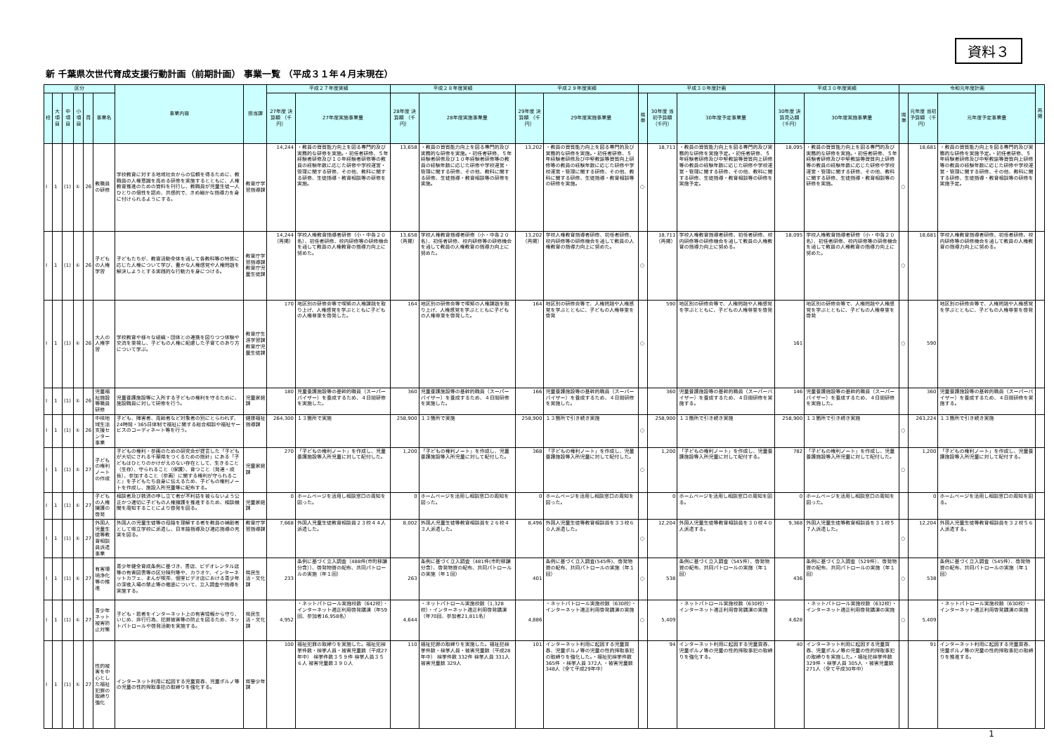資料３
新 千葉県次世代育成支援行動計画（前期計画） 事業一覧 （平成３１年４月末現在）
| 区分 | | | | | | 事業内容 | 担当課 | 平成２７年度実績 | | 平成２８年度実績 | | 平成２９年度実績 | | 平成３０年度計画 | | | 平成３０年度実績 | | 令和元年度計画 | | | 再掲 |
| --- | --- | --- | --- | --- | --- | --- | --- | --- | --- | --- | --- | --- | --- | --- | --- | --- | --- | --- | --- | --- | --- | --- |
| 柱 | 大項目 | 中項目 | 小項目 | 頁 | 事業名 | | | 27年度 決算額 （千円） | 27年度実施事業量 | 28年度 決算額 （千円） | 28年度実施事業量 | 29年度 決算額 （千円） | 29年度実施事業量 | 県単 | 30年度 当初予算額 （千円） | 30年度予定事業量 | 30年度 決算見込額 （千円） | 30年度実施事業量 | 県単 | 元年度 当初予算額 （千円） | 元年度予定事業量 | |
| I | 1 | (1) | ① | 26 | 教職員の研修 | 学校教育に対する地域社会からの信頼を得るために、教職員の人権意識を高める研修を実施するとともに、人権教育推進のための資料を刊行し、教職員が児童生徒一人ひとりの個性を認め、共感的で、きめ細かな指導力を身に付けられるようにする。 | 教育庁学習指導課 | 14,244 | ・教員の資質能力向上を図る専門的及び実務的な研修を実施。・初任者研修、５年経験者研修及び１０年経験者研修等の教員の経験年数に応じた研修や学校運営・管理に関する研修、その他、教科に関する研修、生徒指導・教育相談等の研修を実施。 | 13,658 | ・教員の資質能力向上を図る専門的及び実務的な研修を実施。・初任者研修、５年経験者研修及び１０年経験者研修等の教員の経験年数に応じた研修や学校運営・管理に関する研修、その他、教科に関する研修、生徒指導・教育相談等の研修を実施。 | 13,202 | ・教員の資質能力向上を図る専門的及び実務的な研修を実施。・初任者研修、５年経験者研修及び中堅教諭等資質向上研修等の教員の経験年数に応じた研修や学校運営・管理に関する研修、その他、教科に関する研修、生徒指導・教育相談等の研修を実施。 | ○ | 18,711 | ・教員の資質能力向上を図る専門的及び実務的な研修を実施予定。・初任者研修、５年経験者研修及び中堅教諭等資質向上研修等の教員の経験年数に応じた研修や学校運営・管理に関する研修、その他、教科に関する研修、生徒指導・教育相談等の研修を実施予定。 | 18,095 | ・教員の資質能力向上を図る専門的及び実務的な研修を実施。・初任者研修、５年経験者研修及び中堅教諭等資質向上研修等の教員の経験年数に応じた研修や学校運営・管理に関する研修、その他、教科に関する研修、生徒指導・教育相談等の研修を実施。 | ○ | 18,681 | ・教員の資質能力向上を図る専門的及び実務的な研修を実施予定。・初任者研修、５年経験者研修及び中堅教諭等資質向上研修等の教員の経験年数に応じた研修や学校運営・管理に関する研修、その他、教科に関する研修、生徒指導・教育相談等の研修を実施予定。 | |
| I | 1 | (1) | ① | 26 | 子どもの人権学習 | 子どもたちが、教育活動全体を通して各教科等の特質に応じた人権について学び、豊かな人権感覚や人権問題を解決しようとする実践的な行動力を身につける。 | 教育庁学習指導課 教育庁児童生徒課 | 14,244 （再掲） | 学校人権教育指導者研修（小・中各２０名）、初任者研修、校内研修等の研修機会を通して教員の人権教育の指導力向上に努めた。 | 13,658 （再掲） | 学校人権教育指導者研修（小・中各２０名）、初任者研修、校内研修等の研修機会を通して教員の人権教育の指導力向上に努めた。 | 13,202 （再掲） | 学校人権教育指導者研修、初任者研修、校内研修等の研修機会を通して教員の人権教育の指導力向上に努めた。 | ○ | 18,711 （再掲） | 学校人権教育指導者研修、初任者研修、校内研修等の研修機会を通して教員の人権教育の指導力向上に努める。 | 18,095 | 学校人権教育指導者研修（小・中各２０名）、初任者研修、校内研修等の研修機会を通して教員の人権教育の指導力向上に努めた。 | ○ | 18,681 | 学校人権教育指導者研修、初任者研修、校内研修等の研修機会を通して教員の人権教育の指導力向上に努める。 | |
| I | 1 | (1) | ① | 26 | 大人の人権学習 | 学校教育や様々な組織・団体との連携を図りつつ体験や交流を重視し、子どもの人権に配慮した子育てのあり方について学ぶ。 | 教育庁生涯学習課 教育庁児童生徒課 | 170 | 地区別の研修会等で喫緊の人権課題を取り上げ、人権感覚を学ぶとともに子どもの人権尊重を啓発した。 | 164 | 地区別の研修会等で喫緊の人権課題を取り上げ、人権感覚を学ぶとともに子どもの人権尊重を啓発した。 | 164 | 地区別の研修会等で、人権問題や人権感覚を学ぶとともに、子どもの人権尊重を啓発 | ○ | 590 | 地区別の研修会等で、人権問題や人権感覚を学ぶとともに、子どもの人権尊重を啓発 | 161 | 地区別の研修会等で、人権問題や人権感覚を学ぶとともに、子どもの人権尊重を啓発 | ○ | 590 | 地区別の研修会等で、人権問題や人権感覚を学ぶとともに、子どもの人権尊重を啓発 | |
| I | 1 | (1) | ① | 26 | 児童福祉施設等職員研修 | 児童養護施設等に入所する子どもの権利を守るために、施設職員に対して研修を行う。 | 児童家庭課 | 180 | 児童養護施設等の基幹的職員（スーパーバイザー）を養成するため、４日間研修を実施した。 | 360 | 児童養護施設等の基幹的職員（スーパーバイザー）を養成するため、４日間研修を実施した。 | 166 | 児童養護施設等の基幹的職員（スーパーバイザー）を養成するため、４日間研修を実施した。 | | 360 | 児童養護施設等の基幹的職員（スーパーバイザー）を養成するため、４日間研修を実施する。 | 146 | 児童養護施設等の基幹的職員（スーパーバイザー）を養成するため、４日間研修を実施した。 | | 360 | 児童養護施設等の基幹的職員（スーパーバイザー）を養成するため、４日間研修を実施する。 | |
| I | 1 | (1) | ① | 26 | 中核地域生活支援センター事業 | 子ども、障害者、高齢者など対象者の別にとらわれず、24時間・365日体制で福祉に関する総合相談や福祉サービスのコーディネート等を行う。 | 健康福祉指導課 | 264,300 | １３箇所で実施 | 258,900 | １３箇所で実施 | 258,900 | １３箇所で引き続き実施 | ○ | 258,900 | １３箇所で引き続き実施 | 258,900 | １３箇所で引き続き実施 | ○ | 263,224 | １３箇所で引き続き実施 | |
| I | 1 | (1) | ① | 27 | 子どもの権利ノートの作成 | 子どもの権利・参画のための研究会が提言した「子どもが大切にされる千葉県をつくるための指針」にある「子どもはひとりのかけがえのない存在として、生きること（生存）、守られること（保護）、育つこと（発達・成長）、参加すること（参画）に関する権利が守られること」を子どもたち自身に伝えるため、子どもの権利ノートを作成し、施設入所児童等に配布する。 | 児童家庭課 | 270 | 「子どもの権利ノート」を作成し、児童養護施設等入所児童に対して配付した。 | 1,200 | 「子どもの権利ノート」を作成し、児童養護施設等入所児童に対して配付した。 | 368 | 「子どもの権利ノート」を作成し、児童養護施設等入所児童に対して配付した。 | ○ | 1,200 | 「子どもの権利ノート」を作成し、児童養護施設等入所児童に対して配付する。 | 782 | 「子どもの権利ノート」を作成し、児童養護施設等入所児童に対して配付した。 | ○ | 1,200 | 「子どもの権利ノート」を作成し、児童養護施設等入所児童に対して配付する。 | |
| I | 1 | (1) | ① | 27 | 子どもの人権擁護の啓発 | 相談者及び救済の申し立て者が不利益を被らないよう公正かつ適切に子どもの人権擁護を推進するため、相談機関を周知することにより啓発を図る。 | 児童家庭課 | 0 | ホームページを活用し相談窓口の周知を図った。 | 0 | ホームページを活用し相談窓口の周知を図った。 | 0 | ホームページを活用し相談窓口の周知を図った。 | | 0 | ホームページを活用し相談窓口の周知を図る。 | 0 | ホームページを活用し相談窓口の周知を図った。 | | 0 | ホームページを活用し相談窓口の周知を図る。 | |
| I | 1 | (1) | ① | 27 | 外国人児童生徒等教育相談員派遣事業 | 外国人の児童生徒等の母語を理解する者を教員の補助者として県立学校に派遣し、日本語指導及び適応指導の充実を図る。 | 教育庁学習指導課 | 7,668 | 外国人児童生徒教育相談員２３校４４人派遣した。 | 8,002 | 外国人児童生徒等教育相談員を２６校４３人派遣した。 | 8,496 | 外国人児童生徒等教育相談員を３３校６０人派遣した。 | ○ | 12,204 | 外国人児童生徒等教育相談員を３０校４０人派遣する。 | 9,368 | 外国人児童生徒等教育相談員を３１校５７人派遣した。 | ○ | 12,204 | 外国人児童生徒等教育相談員を３２校５６人派遣する。 | |
| I | 1 | (1) | ① | 27 | 有害環境浄化等の推進 | 青少年健全育成条例に基づき、書店、ビデオレンタル店等の有害図書等の区分陳列等や、カラオケ、インターネットカフェ、まんが喫茶、個室ビデオ店における青少年の深夜入場の禁止等の徹底について、立入調査や指導を実施する。 | 県民生活・文化課 | 233 | 条例に基づく立入調査（488件(市町移譲分含））、啓発物資の配布、共同パトロールの実施（年１回） | 263 | 条例に基づく立入調査（481件(市町移譲分含）、啓発物資の配布、共同パトロールの実施（年１回） | 401 | 条例に基づく立入調査(545件)、啓発物資の配布、共同パトロールの実施（年１回） | ○ | 538 | 条例に基づく立入調査（545件）、啓発物資の配布、共同パトロールの実施（年１回） | 436 | 条例に基づく立入調査（529件）、啓発物資の配布、共同パトロールの実施（年１回） | ○ | 538 | 条例に基づく立入調査（545件）、啓発物資の配布、共同パトロールの実施（年１回） | |
| I | 1 | (1) | ① | 27 | 青少年ネット被害防止対策 | 子ども・若者をインターネット上の有害情報から守り、いじめ、非行行為、犯罪被害等の防止を図るため、ネットパトロールや啓発活動を実施する。 | 県民生活・文化課 | 4,952 | ・ネットパトロール実施校数（642校）・インターネット適正利用啓発講演（年59回、参加者16,958名） | 4,644 | ・ネットパトロール実施校数（1,328校）・インターネット適正利用啓発講演（年70回、参加者21,811名） | 4,886 | ・ネットパトロール実施校数（630校）・インターネット適正利用啓発講演の実施 | ○ | 5,409 | ・ネットパトロール実施校数（630校）・インターネット適正利用啓発講演の実施 | 4,628 | ・ネットパトロール実施校数（632校）・インターネット適正利用啓発講演の実施 | ○ | 5,409 | ・ネットパトロール実施校数（630校）・インターネット適正利用啓発講演の実施 | |
| I | 1 | (1) | ① | 27 | 性的被害を中心とした福祉犯罪の取締り強化 | インターネット利用に起因する児童買春、児童ポルノ等の児童の性的搾取事犯の取締りを強化する。 | 県警少年課 | 100 | 福祉犯罪の取締りを実施した。福祉犯検挙件数・検挙人員・被害児童数（平成27年中） 検挙件数３５９件 検挙人員３５６人 被害児童数３９０人 | 110 | 福祉犯罪の取締りを実施した。福祉犯検挙件数・検挙人員・被害児童数（平成28年中） 検挙件数 332件 検挙人員 331人 被害児童数 329人 | 101 | インターネット利用に起因する児童買春、児童ポルノ等の児童の性的搾取事犯の取締りを強化した。・福祉犯検挙件数 365件 ・検挙人員 372人 ・被害児童数 348人（全て平成29年中） | | 94 | インターネット利用に起因する児童買春、児童ポルノ等の児童の性的搾取事犯の取締りを強化する。 | 40 | インターネット利用に起因する児童買春、児童ポルノ等の児童の性的搾取事犯の取締りを実施した。・福祉犯検挙件数 329件 ・検挙人員 305人 ・被害児童数 271人（全て平成30年中） | | 91 | インターネット利用に起因する児童買春、児童ポルノ等の児童の性的搾取事犯の取締りを推進する。 | |
1